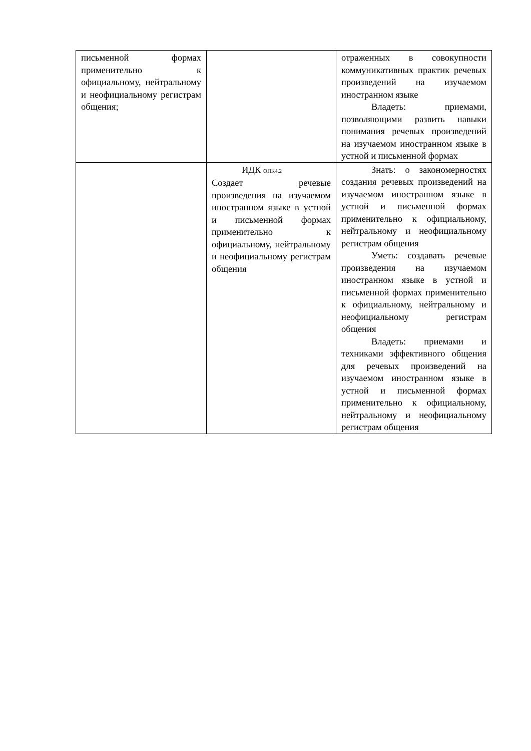| письменной формах применительно к официальному, нейтральному и неофициальному регистрам общения; | | отраженных в совокупности коммуникативных практик речевых произведений на изучаемом иностранном языке Владеть: приемами, позволяющими развить навыки понимания речевых произведений на изучаемом иностранном языке в устной и письменной формах |
| | ИДК <sub>ОПК4.2</sub> Создает речевые произведения на изучаемом иностранном языке в устной и письменной формах применительно к официальному, нейтральному и неофициальному регистрам общения | Знать: о закономерностях создания речевых произведений на изучаемом иностранном языке в устной и письменной формах применительно к официальному, нейтральному и неофициальному регистрам общения Уметь: создавать речевые произведения на изучаемом иностранном языке в устной и письменной формах применительно к официальному, нейтральному и неофициальному регистрам общения Владеть: приемами и техниками эффективного общения для речевых произведений на изучаемом иностранном языке в устной и письменной формах применительно к официальному, нейтральному и неофициальному регистрам общения |